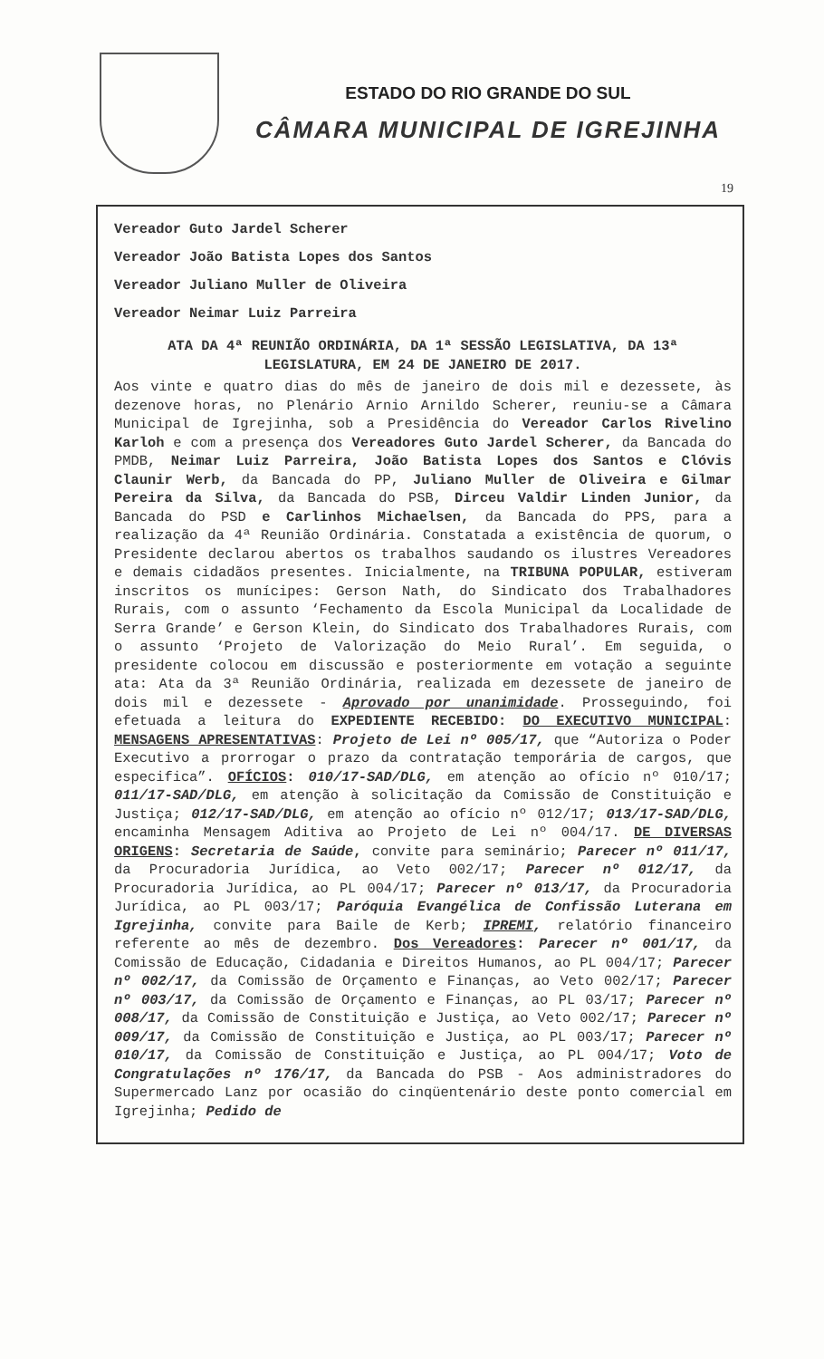ESTADO DO RIO GRANDE DO SUL
CÂMARA MUNICIPAL DE IGREJINHA
19
Vereador Guto Jardel Scherer
Vereador João Batista Lopes dos Santos
Vereador Juliano Muller de Oliveira
Vereador Neimar Luiz Parreira
ATA DA 4ª REUNIÃO ORDINÁRIA, DA 1ª SESSÃO LEGISLATIVA, DA 13ª LEGISLATURA, EM 24 DE JANEIRO DE 2017.
Aos vinte e quatro dias do mês de janeiro de dois mil e dezessete, às dezenove horas, no Plenário Arnio Arnildo Scherer, reuniu-se a Câmara Municipal de Igrejinha, sob a Presidência do Vereador Carlos Rivelino Karloh e com a presença dos Vereadores Guto Jardel Scherer, da Bancada do PMDB, Neimar Luiz Parreira, João Batista Lopes dos Santos e Clóvis Claunir Werb, da Bancada do PP, Juliano Muller de Oliveira e Gilmar Pereira da Silva, da Bancada do PSB, Dirceu Valdir Linden Junior, da Bancada do PSD e Carlinhos Michaelsen, da Bancada do PPS, para a realização da 4ª Reunião Ordinária. Constatada a existência de quorum, o Presidente declarou abertos os trabalhos saudando os ilustres Vereadores e demais cidadãos presentes. Inicialmente, na TRIBUNA POPULAR, estiveram inscritos os munícipes: Gerson Nath, do Sindicato dos Trabalhadores Rurais, com o assunto ‘Fechamento da Escola Municipal da Localidade de Serra Grande’ e Gerson Klein, do Sindicato dos Trabalhadores Rurais, com o assunto ‘Projeto de Valorização do Meio Rural’. Em seguida, o presidente colocou em discussão e posteriormente em votação a seguinte ata: Ata da 3ª Reunião Ordinária, realizada em dezessete de janeiro de dois mil e dezessete - Aprovado por unanimidade. Prosseguindo, foi efetuada a leitura do EXPEDIENTE RECEBIDO: DO EXECUTIVO MUNICIPAL: MENSAGENS APRESENTATIVAS: Projeto de Lei nº 005/17, que “Autoriza o Poder Executivo a prorrogar o prazo da contratação temporária de cargos, que especifica”. OFÍCIOS: 010/17-SAD/DLG, em atenção ao ofício nº 010/17; 011/17-SAD/DLG, em atenção à solicitação da Comissão de Constituição e Justiça; 012/17-SAD/DLG, em atenção ao ofício nº 012/17; 013/17-SAD/DLG, encaminha Mensagem Aditiva ao Projeto de Lei nº 004/17. DE DIVERSAS ORIGENS: Secretaria de Saúde, convite para seminário; Parecer nº 011/17, da Procuradoria Jurídica, ao Veto 002/17; Parecer nº 012/17, da Procuradoria Jurídica, ao PL 004/17; Parecer nº 013/17, da Procuradoria Jurídica, ao PL 003/17; Paróquia Evangélica de Confissão Luterana em Igrejinha, convite para Baile de Kerb; IPREMI, relatório financeiro referente ao mês de dezembro. Dos Vereadores: Parecer nº 001/17, da Comissão de Educação, Cidadania e Direitos Humanos, ao PL 004/17; Parecer nº 002/17, da Comissão de Orçamento e Finanças, ao Veto 002/17; Parecer nº 003/17, da Comissão de Orçamento e Finanças, ao PL 03/17; Parecer nº 008/17, da Comissão de Constituição e Justiça, ao Veto 002/17; Parecer nº 009/17, da Comissão de Constituição e Justiça, ao PL 003/17; Parecer nº 010/17, da Comissão de Constituição e Justiça, ao PL 004/17; Voto de Congratulações nº 176/17, da Bancada do PSB - Aos administradores do Supermercado Lanz por ocasião do cinqüentenário deste ponto comercial em Igrejinha; Pedido de